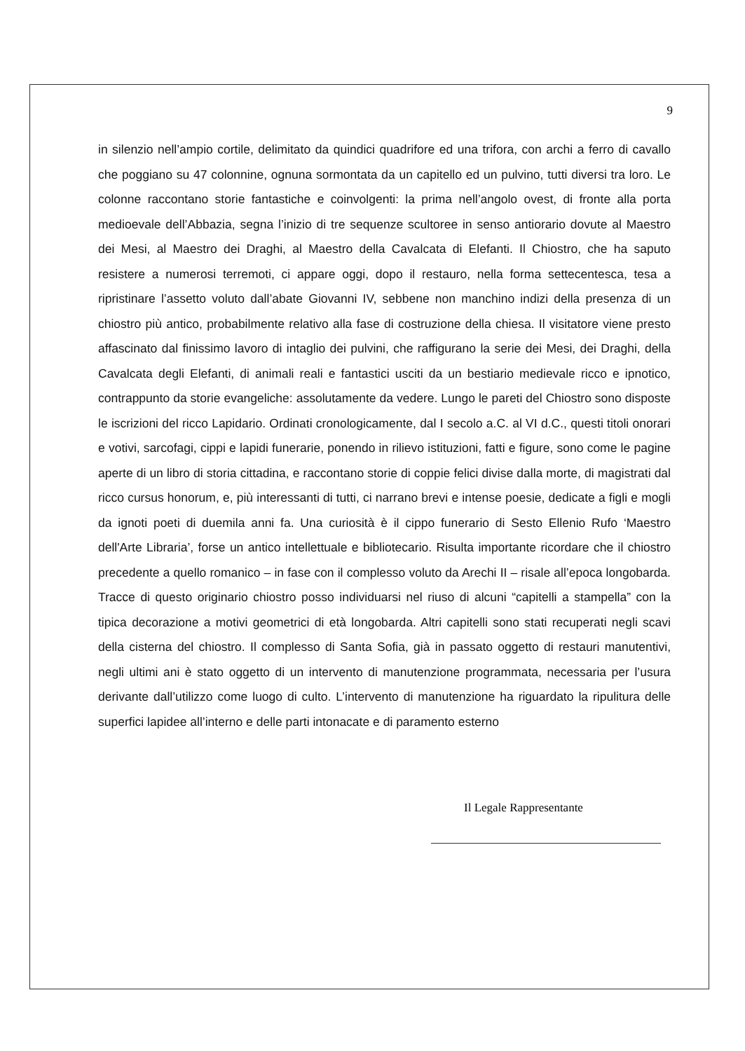9
in silenzio nell’ampio cortile, delimitato da quindici quadrifore ed una trifora, con archi a ferro di cavallo che poggiano su 47 colonnine, ognuna sormontata da un capitello ed un pulvino, tutti diversi tra loro. Le colonne raccontano storie fantastiche e coinvolgenti: la prima nell’angolo ovest, di fronte alla porta medioevale dell’Abbazia, segna l’inizio di tre sequenze scultoree in senso antiorario dovute al Maestro dei Mesi, al Maestro dei Draghi, al Maestro della Cavalcata di Elefanti. Il Chiostro, che ha saputo resistere a numerosi terremoti, ci appare oggi, dopo il restauro, nella forma settecentesca, tesa a ripristinare l’assetto voluto dall’abate Giovanni IV, sebbene non manchino indizi della presenza di un chiostro più antico, probabilmente relativo alla fase di costruzione della chiesa. Il visitatore viene presto affascinato dal finissimo lavoro di intaglio dei pulvini, che raffigurano la serie dei Mesi, dei Draghi, della Cavalcata degli Elefanti, di animali reali e fantastici usciti da un bestiario medievale ricco e ipnotico, contrappunto da storie evangeliche: assolutamente da vedere. Lungo le pareti del Chiostro sono disposte le iscrizioni del ricco Lapidario. Ordinati cronologicamente, dal I secolo a.C. al VI d.C., questi titoli onorari e votivi, sarcofagi, cippi e lapidi funerarie, ponendo in rilievo istituzioni, fatti e figure, sono come le pagine aperte di un libro di storia cittadina, e raccontano storie di coppie felici divise dalla morte, di magistrati dal ricco cursus honorum, e, più interessanti di tutti, ci narrano brevi e intense poesie, dedicate a figli e mogli da ignoti poeti di duemila anni fa. Una curiosità è il cippo funerario di Sesto Ellenio Rufo ‘Maestro dell'Arte Libraria’, forse un antico intellettuale e bibliotecario. Risulta importante ricordare che il chiostro precedente a quello romanico – in fase con il complesso voluto da Arechi II – risale all’epoca longobarda. Tracce di questo originario chiostro posso individuarsi nel riuso di alcuni “capitelli a stampella” con la tipica decorazione a motivi geometrici di età longobarda. Altri capitelli sono stati recuperati negli scavi della cisterna del chiostro. Il complesso di Santa Sofia, già in passato oggetto di restauri manutentivi, negli ultimi ani è stato oggetto di un intervento di manutenzione programmata, necessaria per l’usura derivante dall’utilizzo come luogo di culto. L’intervento di manutenzione ha riguardato la ripulitura delle superfici lapidee all’interno e delle parti intonacate e di paramento esterno
Il Legale Rappresentante